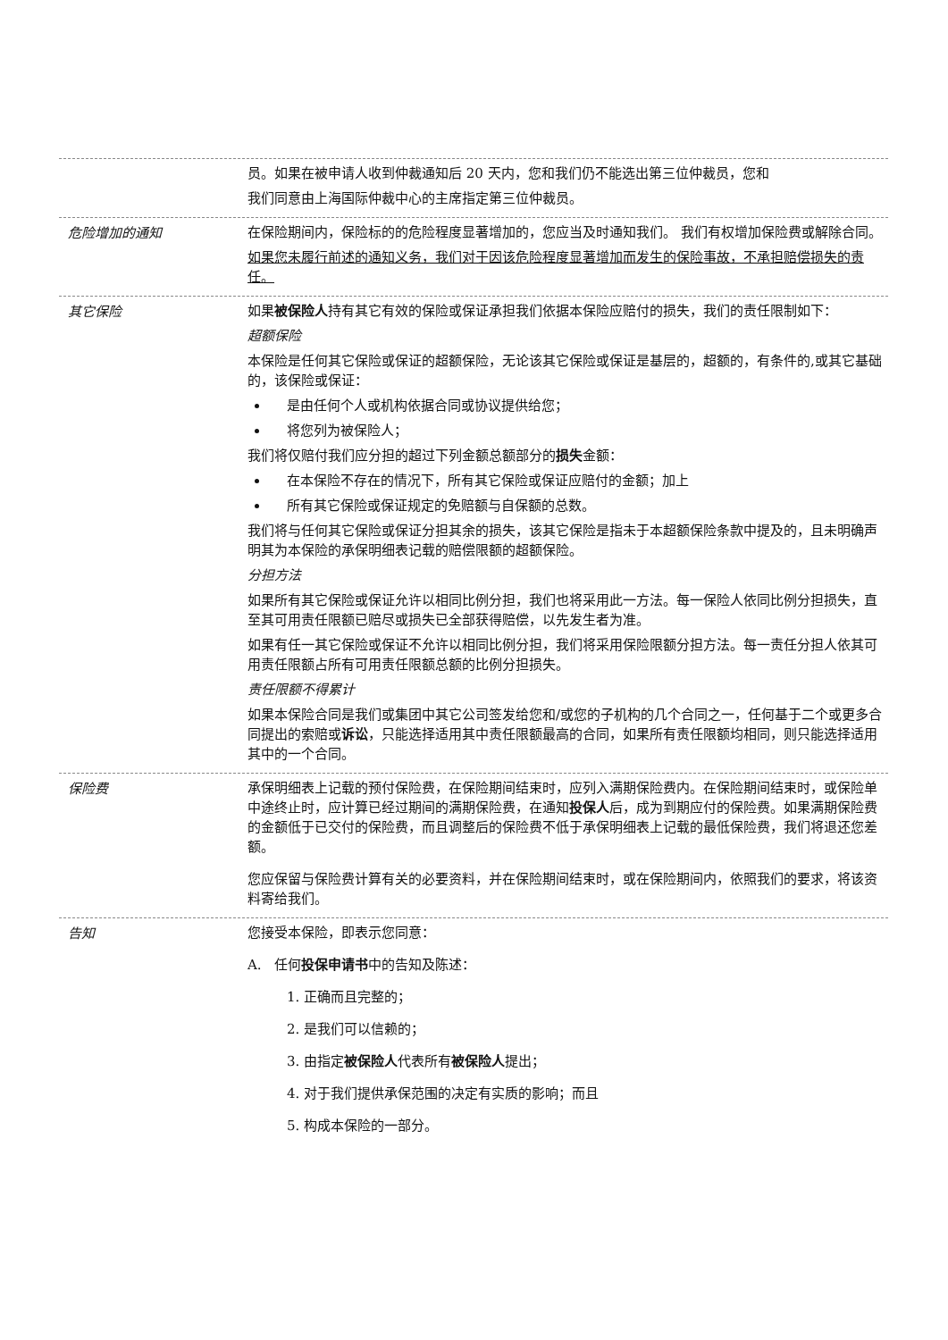员。如果在被申请人收到仲裁通知后 20 天内，您和我们仍不能选出第三位仲裁员，您和
我们同意由上海国际仲裁中心的主席指定第三位仲裁员。
危险增加的通知
在保险期间内，保险标的的危险程度显著增加的，您应当及时通知我们。 我们有权增加保险费或解除合同。
如果您未履行前述的通知义务，我们对于因该危险程度显著增加而发生的保险事故，不承担赔偿损失的责任。
其它保险
如果被保险人持有其它有效的保险或保证承担我们依据本保险应赔付的损失，我们的责任限制如下：
超额保险
本保险是任何其它保险或保证的超额保险，无论该其它保险或保证是基层的，超额的，有条件的,或其它基础的，该保险或保证：
是由任何个人或机构依据合同或协议提供给您；
将您列为被保险人；
我们将仅赔付我们应分担的超过下列金额总额部分的损失金额：
在本保险不存在的情况下，所有其它保险或保证应赔付的金额；加上
所有其它保险或保证规定的免赔额与自保额的总数。
我们将与任何其它保险或保证分担其余的损失，该其它保险是指未于本超额保险条款中提及的，且未明确声明其为本保险的承保明细表记载的赔偿限额的超额保险。
分担方法
如果所有其它保险或保证允许以相同比例分担，我们也将采用此一方法。每一保险人依同比例分担损失，直至其可用责任限额已赔尽或损失已全部获得赔偿，以先发生者为准。
如果有任一其它保险或保证不允许以相同比例分担，我们将采用保险限额分担方法。每一责任分担人依其可用责任限额占所有可用责任限额总额的比例分担损失。
责任限额不得累计
如果本保险合同是我们或集团中其它公司签发给您和/或您的子机构的几个合同之一，任何基于二个或更多合同提出的索赔或诉讼，只能选择适用其中责任限额最高的合同，如果所有责任限额均相同，则只能选择适用其中的一个合同。
保险费
承保明细表上记载的预付保险费，在保险期间结束时，应列入满期保险费内。在保险期间结束时，或保险单中途终止时，应计算已经过期间的满期保险费，在通知投保人后，成为到期应付的保险费。如果满期保险费的金额低于已交付的保险费，而且调整后的保险费不低于承保明细表上记载的最低保险费，我们将退还您差额。
您应保留与保险费计算有关的必要资料，并在保险期间结束时，或在保险期间内，依照我们的要求，将该资料寄给我们。
告知
您接受本保险，即表示您同意：
A. 任何投保申请书中的告知及陈述：
1. 正确而且完整的；
2. 是我们可以信赖的；
3. 由指定被保险人代表所有被保险人提出；
4. 对于我们提供承保范围的决定有实质的影响；而且
5. 构成本保险的一部分。